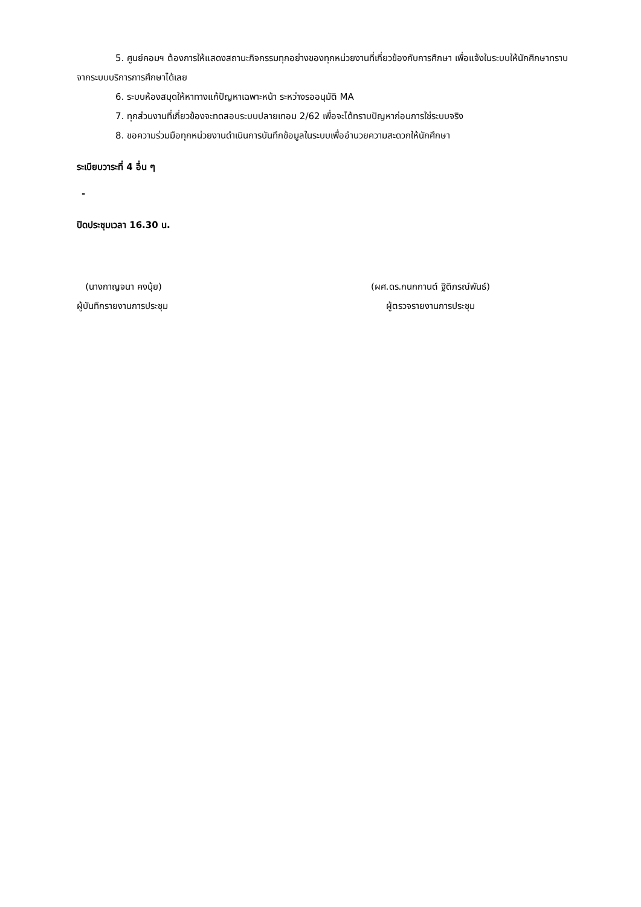5. ศูนย์คอมฯ ต้องการให้แสดงสถานะกิจกรรมทุกอย่างของทุกหน่วยงานที่เกี่ยวข้องกับการศึกษา เพื่อแจ้งในระบบให้นักศึกษาทราบจากระบบบริการการศึกษาได้เลย
6. ระบบห้องสมุดให้หาทางแก้ปัญหาเฉพาะหน้า ระหว่างรออนุมัติ MA
7. ทุกส่วนงานที่เกี่ยวข้องจะทดสอบระบบปลายเทอม 2/62 เพื่อจะได้ทราบปัญหาก่อนการใช่ระบบจริง
8. ขอความร่วมมือทุกหน่วยงานดำเนินการบันทึกข้อมูลในระบบเพื่ออำนวยความสะดวกให้นักศึกษา
ระเบียบวาระที่ 4 อื่น ๆ
-
ปิดประชุมเวลา 16.30 น.
(นางกาญจนา คงนุ้ย)
ผู้บันทึกรายงานการประชุม
(ผศ.ดร.กนกกานต์ ฐิติภรณ์พันธ์)
ผู้ตรวจรายงานการประชุม